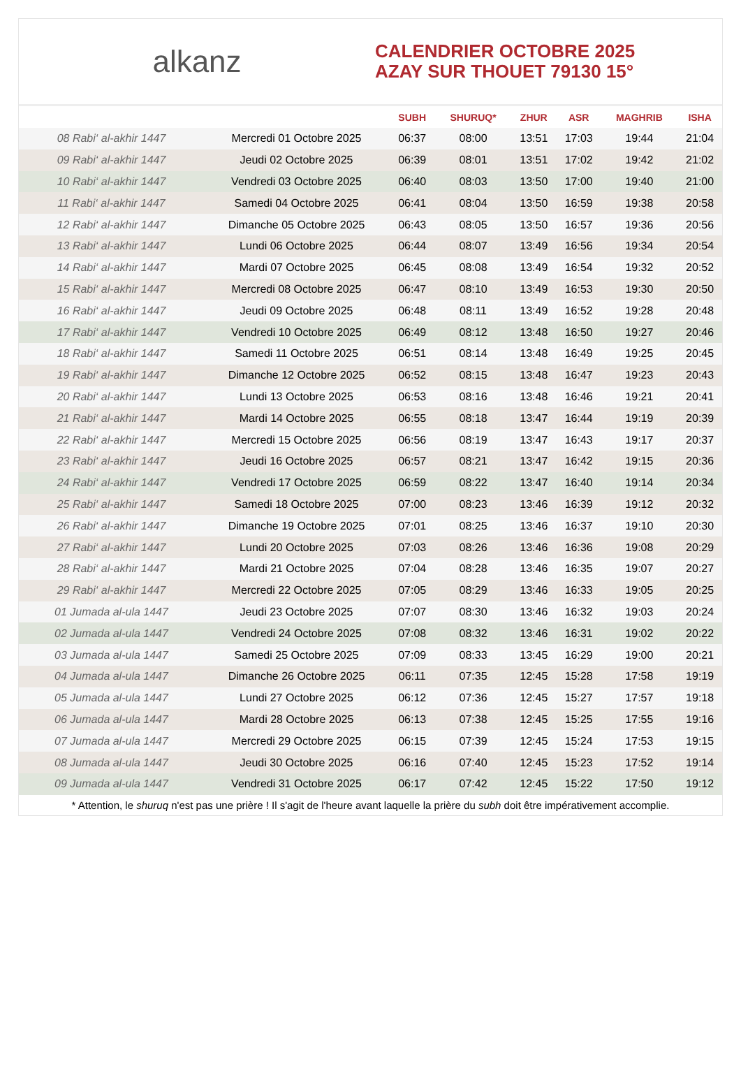alkanz
CALENDRIER OCTOBRE 2025
AZAY SUR THOUET 79130 15°
| | | SUBH | SHURUQ* | ZHUR | ASR | MAGHRIB | ISHA |
| --- | --- | --- | --- | --- | --- | --- | --- |
| 08 Rabi‘ al-akhir 1447 | Mercredi 01 Octobre 2025 | 06:37 | 08:00 | 13:51 | 17:03 | 19:44 | 21:04 |
| 09 Rabi‘ al-akhir 1447 | Jeudi 02 Octobre 2025 | 06:39 | 08:01 | 13:51 | 17:02 | 19:42 | 21:02 |
| 10 Rabi‘ al-akhir 1447 | Vendredi 03 Octobre 2025 | 06:40 | 08:03 | 13:50 | 17:00 | 19:40 | 21:00 |
| 11 Rabi‘ al-akhir 1447 | Samedi 04 Octobre 2025 | 06:41 | 08:04 | 13:50 | 16:59 | 19:38 | 20:58 |
| 12 Rabi‘ al-akhir 1447 | Dimanche 05 Octobre 2025 | 06:43 | 08:05 | 13:50 | 16:57 | 19:36 | 20:56 |
| 13 Rabi‘ al-akhir 1447 | Lundi 06 Octobre 2025 | 06:44 | 08:07 | 13:49 | 16:56 | 19:34 | 20:54 |
| 14 Rabi‘ al-akhir 1447 | Mardi 07 Octobre 2025 | 06:45 | 08:08 | 13:49 | 16:54 | 19:32 | 20:52 |
| 15 Rabi‘ al-akhir 1447 | Mercredi 08 Octobre 2025 | 06:47 | 08:10 | 13:49 | 16:53 | 19:30 | 20:50 |
| 16 Rabi‘ al-akhir 1447 | Jeudi 09 Octobre 2025 | 06:48 | 08:11 | 13:49 | 16:52 | 19:28 | 20:48 |
| 17 Rabi‘ al-akhir 1447 | Vendredi 10 Octobre 2025 | 06:49 | 08:12 | 13:48 | 16:50 | 19:27 | 20:46 |
| 18 Rabi‘ al-akhir 1447 | Samedi 11 Octobre 2025 | 06:51 | 08:14 | 13:48 | 16:49 | 19:25 | 20:45 |
| 19 Rabi‘ al-akhir 1447 | Dimanche 12 Octobre 2025 | 06:52 | 08:15 | 13:48 | 16:47 | 19:23 | 20:43 |
| 20 Rabi‘ al-akhir 1447 | Lundi 13 Octobre 2025 | 06:53 | 08:16 | 13:48 | 16:46 | 19:21 | 20:41 |
| 21 Rabi‘ al-akhir 1447 | Mardi 14 Octobre 2025 | 06:55 | 08:18 | 13:47 | 16:44 | 19:19 | 20:39 |
| 22 Rabi‘ al-akhir 1447 | Mercredi 15 Octobre 2025 | 06:56 | 08:19 | 13:47 | 16:43 | 19:17 | 20:37 |
| 23 Rabi‘ al-akhir 1447 | Jeudi 16 Octobre 2025 | 06:57 | 08:21 | 13:47 | 16:42 | 19:15 | 20:36 |
| 24 Rabi‘ al-akhir 1447 | Vendredi 17 Octobre 2025 | 06:59 | 08:22 | 13:47 | 16:40 | 19:14 | 20:34 |
| 25 Rabi‘ al-akhir 1447 | Samedi 18 Octobre 2025 | 07:00 | 08:23 | 13:46 | 16:39 | 19:12 | 20:32 |
| 26 Rabi‘ al-akhir 1447 | Dimanche 19 Octobre 2025 | 07:01 | 08:25 | 13:46 | 16:37 | 19:10 | 20:30 |
| 27 Rabi‘ al-akhir 1447 | Lundi 20 Octobre 2025 | 07:03 | 08:26 | 13:46 | 16:36 | 19:08 | 20:29 |
| 28 Rabi‘ al-akhir 1447 | Mardi 21 Octobre 2025 | 07:04 | 08:28 | 13:46 | 16:35 | 19:07 | 20:27 |
| 29 Rabi‘ al-akhir 1447 | Mercredi 22 Octobre 2025 | 07:05 | 08:29 | 13:46 | 16:33 | 19:05 | 20:25 |
| 01 Jumada al-ula 1447 | Jeudi 23 Octobre 2025 | 07:07 | 08:30 | 13:46 | 16:32 | 19:03 | 20:24 |
| 02 Jumada al-ula 1447 | Vendredi 24 Octobre 2025 | 07:08 | 08:32 | 13:46 | 16:31 | 19:02 | 20:22 |
| 03 Jumada al-ula 1447 | Samedi 25 Octobre 2025 | 07:09 | 08:33 | 13:45 | 16:29 | 19:00 | 20:21 |
| 04 Jumada al-ula 1447 | Dimanche 26 Octobre 2025 | 06:11 | 07:35 | 12:45 | 15:28 | 17:58 | 19:19 |
| 05 Jumada al-ula 1447 | Lundi 27 Octobre 2025 | 06:12 | 07:36 | 12:45 | 15:27 | 17:57 | 19:18 |
| 06 Jumada al-ula 1447 | Mardi 28 Octobre 2025 | 06:13 | 07:38 | 12:45 | 15:25 | 17:55 | 19:16 |
| 07 Jumada al-ula 1447 | Mercredi 29 Octobre 2025 | 06:15 | 07:39 | 12:45 | 15:24 | 17:53 | 19:15 |
| 08 Jumada al-ula 1447 | Jeudi 30 Octobre 2025 | 06:16 | 07:40 | 12:45 | 15:23 | 17:52 | 19:14 |
| 09 Jumada al-ula 1447 | Vendredi 31 Octobre 2025 | 06:17 | 07:42 | 12:45 | 15:22 | 17:50 | 19:12 |
* Attention, le shuruq n'est pas une prière ! Il s'agit de l'heure avant laquelle la prière du subh doit être impérativement accomplie.